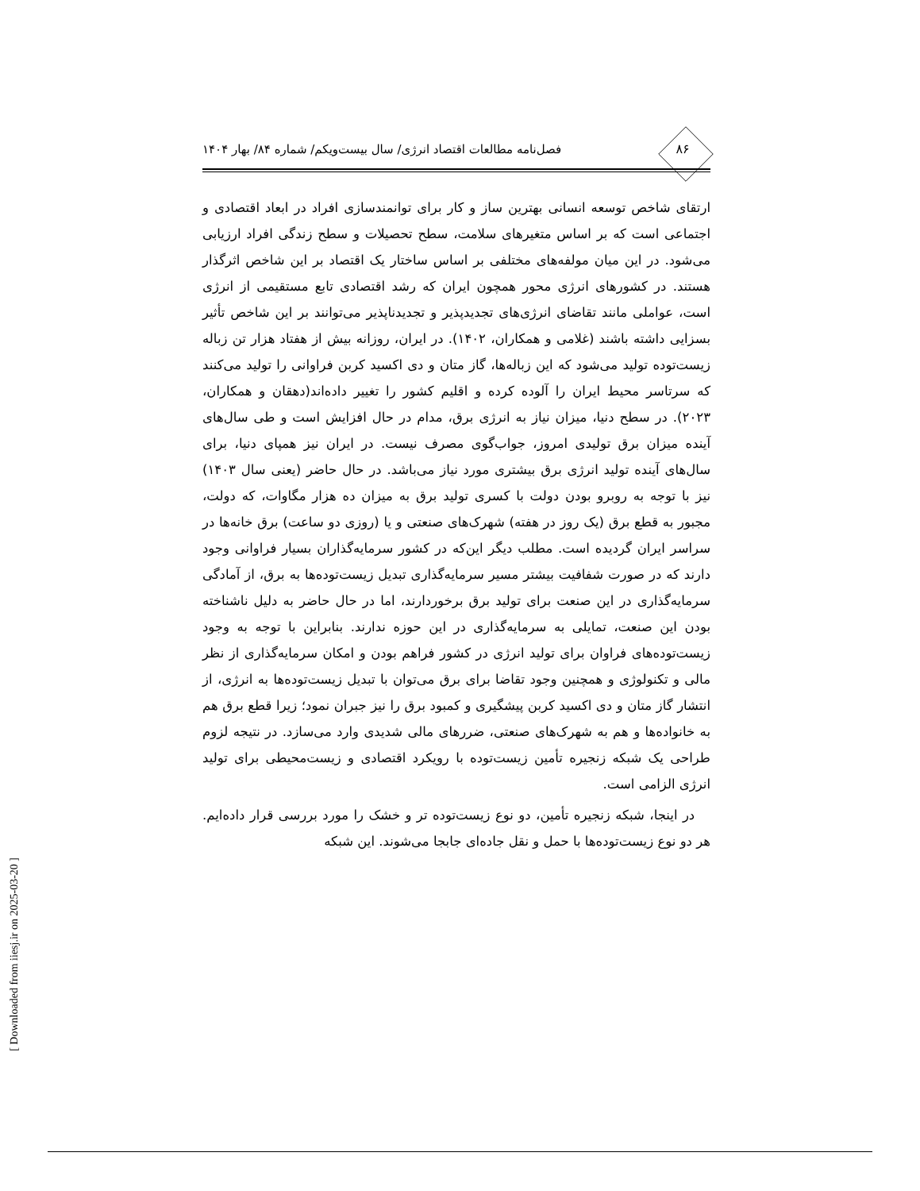۸۶ فصل‌نامه مطالعات اقتصاد انرژی/ سال بیست‌ویکم/ شماره ۸۴/ بهار ۱۴۰۴
ارتقای شاخص توسعه انسانی بهترین ساز و کار برای توانمندسازی افراد در ابعاد اقتصادی و اجتماعی است که بر اساس متغیرهای سلامت، سطح تحصیلات و سطح زندگی افراد ارزیابی می‌شود. در این میان مولفه‌های مختلفی بر اساس ساختار یک اقتصاد بر این شاخص اثرگذار هستند. در کشورهای انرژی محور همچون ایران که رشد اقتصادی تابع مستقیمی از انرژی است، عواملی مانند تقاضای انرژی‌های تجدیدپذیر و تجدیدناپذیر می‌توانند بر این شاخص تأثیر بسزایی داشته باشند (غلامی و همکاران، ۱۴۰۲). در ایران، روزانه بیش از هفتاد هزار تن زباله زیست‌توده تولید می‌شود که این زباله‌ها، گاز متان و دی اکسید کربن فراوانی را تولید می‌کنند که سرتاسر محیط ایران را آلوده کرده و اقلیم کشور را تغییر داده‌اند(دهقان و همکاران، ۲۰۲۳). در سطح دنیا، میزان نیاز به انرژی برق، مدام در حال افزایش است و طی سال‌های آینده میزان برق تولیدی امروز، جواب‌گوی مصرف نیست. در ایران نیز همپای دنیا، برای سال‌های آینده تولید انرژی برق بیشتری مورد نیاز می‌باشد. در حال حاضر (یعنی سال ۱۴۰۳) نیز با توجه به روبرو بودن دولت با کسری تولید برق به میزان ده هزار مگاوات، که دولت، مجبور به قطع برق (یک روز در هفته) شهرک‌های صنعتی و یا (روزی دو ساعت) برق خانه‌ها در سراسر ایران گردیده است. مطلب دیگر این‌که در کشور سرمایه‌گذاران بسیار فراوانی وجود دارند که در صورت شفافیت بیشتر مسیر سرمایه‌گذاری تبدیل زیست‌توده‌ها به برق، از آمادگی سرمایه‌گذاری در این صنعت برای تولید برق برخوردارند، اما در حال حاضر به دلیل ناشناخته بودن این صنعت، تمایلی به سرمایه‌گذاری در این حوزه ندارند. بنابراین با توجه به وجود زیست‌توده‌های فراوان برای تولید انرژی در کشور فراهم بودن و امکان سرمایه‌گذاری از نظر مالی و تکنولوژی و همچنین وجود تقاضا برای برق می‌توان با تبدیل زیست‌توده‌ها به انرژی، از انتشار گاز متان و دی اکسید کربن پیشگیری و کمبود برق را نیز جبران نمود؛ زیرا قطع برق هم به خانواده‌ها و هم به شهرک‌های صنعتی، ضررهای مالی شدیدی وارد می‌سازد. در نتیجه لزوم طراحی یک شبکه زنجیره تأمین زیست‌توده با رویکرد اقتصادی و زیست‌محیطی برای تولید انرژی الزامی است.
در اینجا، شبکه زنجیره تأمین، دو نوع زیست‌توده تر و خشک را مورد بررسی قرار داده‌ایم. هر دو نوع زیست‌توده‌ها با حمل و نقل جاده‌ای جابجا می‌شوند. این شبکه
[ Downloaded from iiesj.ir on 2025-03-20 ]